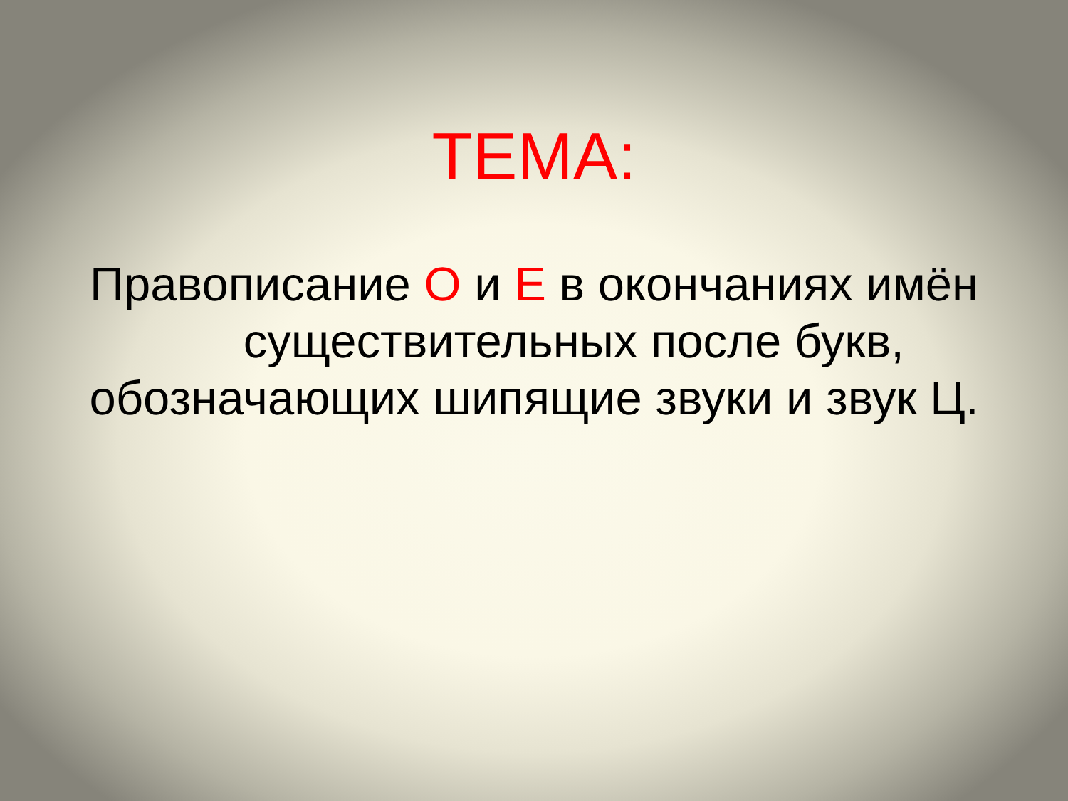ТЕМА:
Правописание О и Е в окончаниях имён
существительных после букв,
обозначающих шипящие звуки и звук Ц.